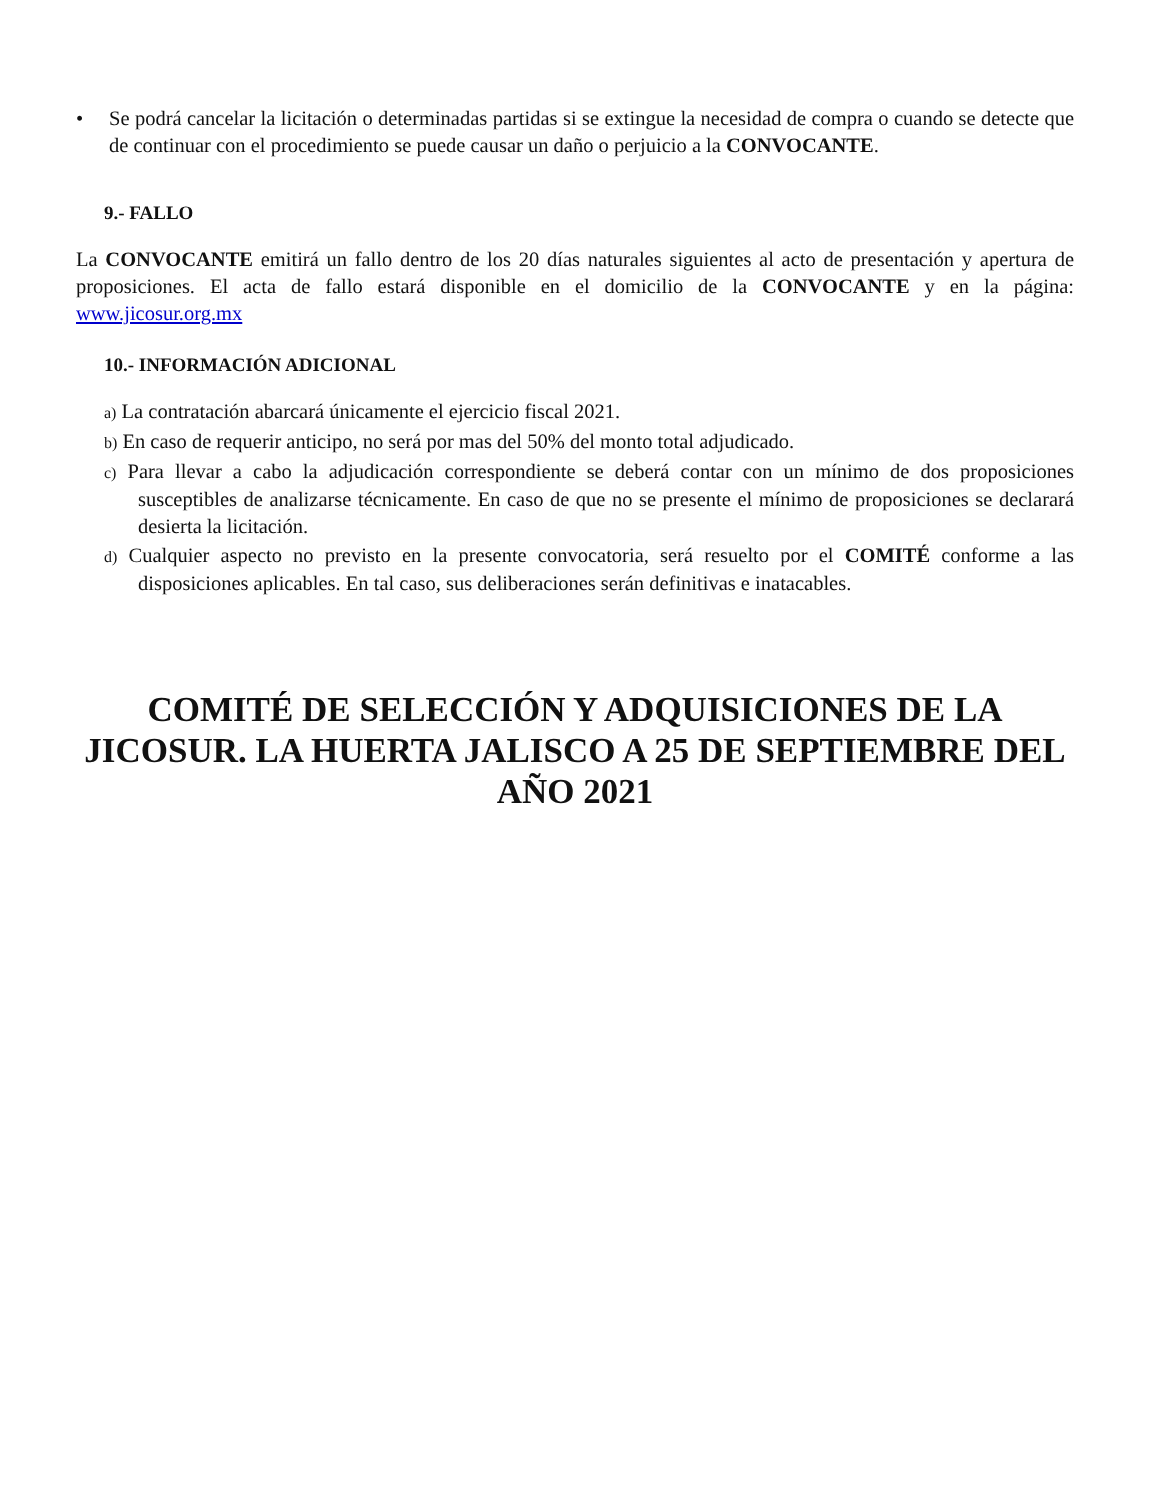• Se podrá cancelar la licitación o determinadas partidas si se extingue la necesidad de compra o cuando se detecte que de continuar con el procedimiento se puede causar un daño o perjuicio a la CONVOCANTE.
9.- FALLO
La CONVOCANTE emitirá un fallo dentro de los 20 días naturales siguientes al acto de presentación y apertura de proposiciones. El acta de fallo estará disponible en el domicilio de la CONVOCANTE y en la página: www.jicosur.org.mx
10.- INFORMACIÓN ADICIONAL
a) La contratación abarcará únicamente el ejercicio fiscal 2021.
b) En caso de requerir anticipo, no será por mas del 50% del monto total adjudicado.
c) Para llevar a cabo la adjudicación correspondiente se deberá contar con un mínimo de dos proposiciones susceptibles de analizarse técnicamente. En caso de que no se presente el mínimo de proposiciones se declarará desierta la licitación.
d) Cualquier aspecto no previsto en la presente convocatoria, será resuelto por el COMITÉ conforme a las disposiciones aplicables. En tal caso, sus deliberaciones serán definitivas e inatacables.
COMITÉ DE SELECCIÓN Y ADQUISICIONES DE LA JICOSUR. LA HUERTA JALISCO A 25 DE SEPTIEMBRE DEL AÑO 2021